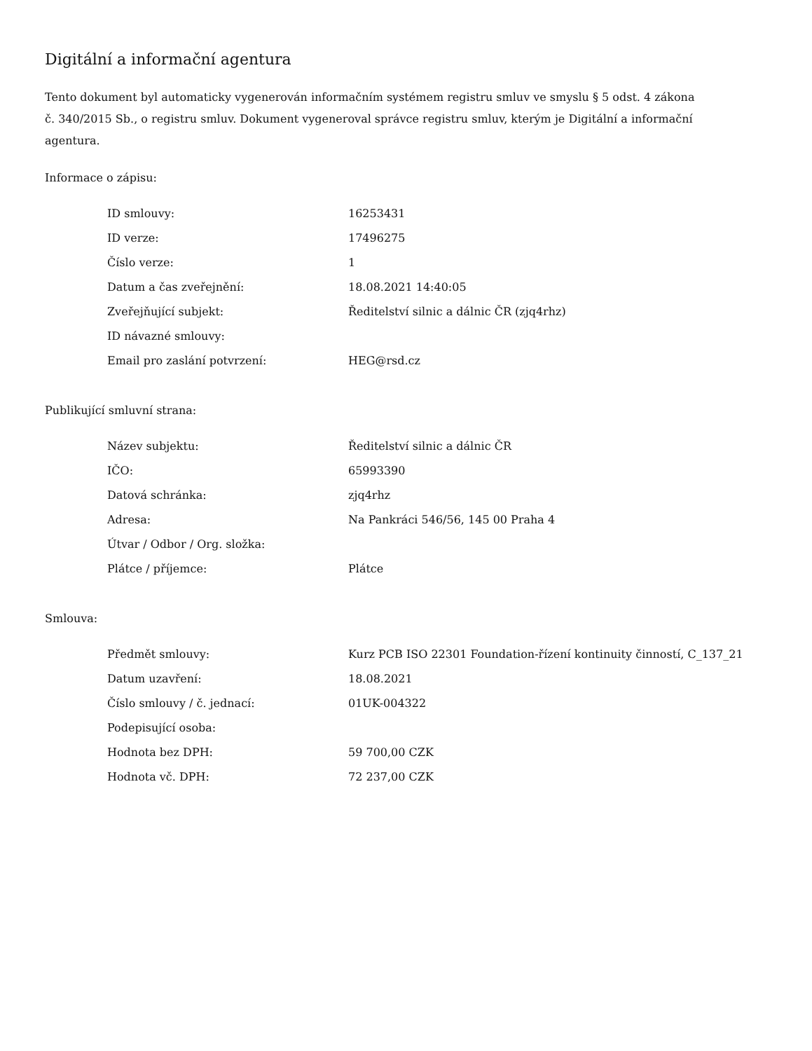Digitální a informační agentura
Tento dokument byl automaticky vygenerován informačním systémem registru smluv ve smyslu § 5 odst. 4 zákona
č. 340/2015 Sb., o registru smluv. Dokument vygeneroval správce registru smluv, kterým je Digitální a informační agentura.
Informace o zápisu:
| ID smlouvy: | 16253431 |
| ID verze: | 17496275 |
| Číslo verze: | 1 |
| Datum a čas zveřejnění: | 18.08.2021 14:40:05 |
| Zveřejňující subjekt: | Ředitelství silnic a dálnic ČR (zjq4rhz) |
| ID návazné smlouvy: | |
| Email pro zaslání potvrzení: | HEG@rsd.cz |
Publikující smluvní strana:
| Název subjektu: | Ředitelství silnic a dálnic ČR |
| IČO: | 65993390 |
| Datová schránka: | zjq4rhz |
| Adresa: | Na Pankráci 546/56, 145 00 Praha 4 |
| Útvar / Odbor / Org. složka: | |
| Plátce / příjemce: | Plátce |
Smlouva:
| Předmět smlouvy: | Kurz PCB ISO 22301 Foundation-řízení kontinuity činností, C_137_21 |
| Datum uzavření: | 18.08.2021 |
| Číslo smlouvy / č. jednací: | 01UK-004322 |
| Podepisující osoba: | |
| Hodnota bez DPH: | 59 700,00 CZK |
| Hodnota vč. DPH: | 72 237,00 CZK |